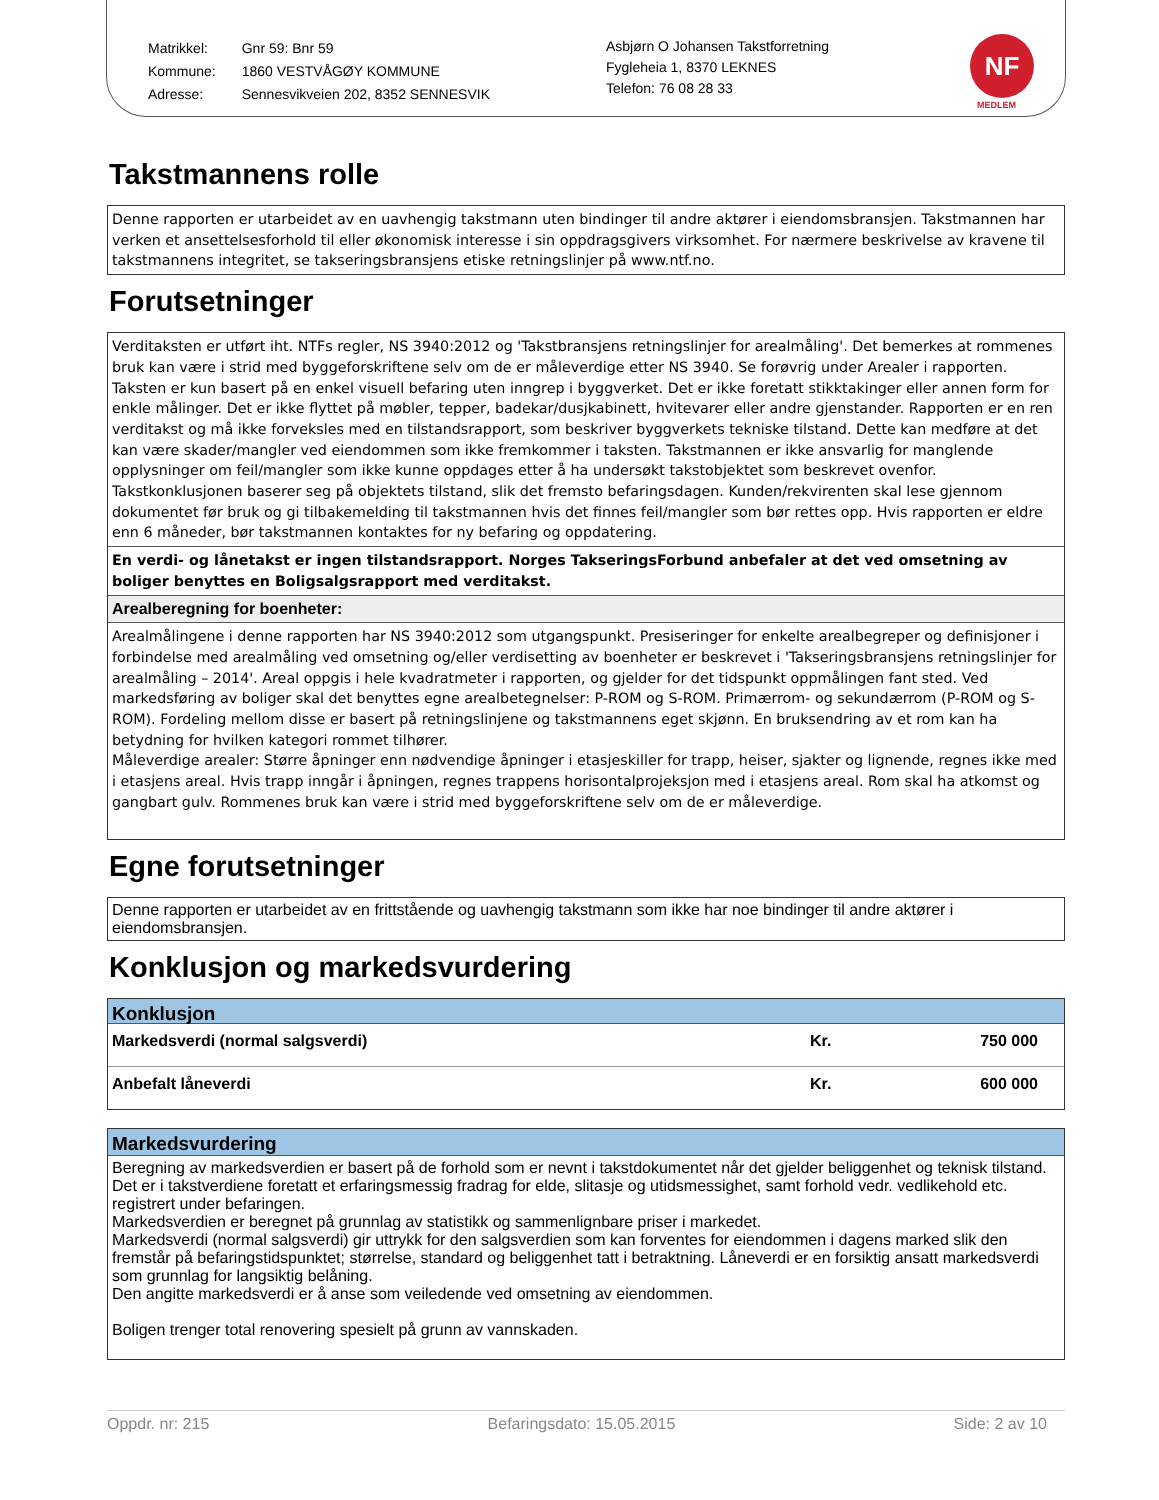| Matrikkel: | Gnr 59: Bnr 59 |
| Kommune: | 1860 VESTVÅGØY KOMMUNE |
| Adresse: | Sennesvikveien 202, 8352 SENNESVIK |
Asbjørn O Johansen Takstforretning
Fygleheia 1, 8370 LEKNES
Telefon: 76 08 28 33
NF
MEDLEM
Takstmannens rolle
Denne rapporten er utarbeidet av en uavhengig takstmann uten bindinger til andre aktører i eiendomsbransjen. Takstmannen har verken et ansettelsesforhold til eller økonomisk interesse i sin oppdragsgivers virksomhet. For nærmere beskrivelse av kravene til takstmannens integritet, se takseringsbransjens etiske retningslinjer på www.ntf.no.
Forutsetninger
Verditaksten er utført iht. NTFs regler, NS 3940:2012 og 'Takstbransjens retningslinjer for arealmåling'. Det bemerkes at rommenes bruk kan være i strid med byggeforskriftene selv om de er måleverdige etter NS 3940. Se forøvrig under Arealer i rapporten. Taksten er kun basert på en enkel visuell befaring uten inngrep i byggverket. Det er ikke foretatt stikktakinger eller annen form for enkle målinger. Det er ikke flyttet på møbler, tepper, badekar/dusjkabinett, hvitevarer eller andre gjenstander. Rapporten er en ren verditakst og må ikke forveksles med en tilstandsrapport, som beskriver byggverkets tekniske tilstand. Dette kan medføre at det kan være skader/mangler ved eiendommen som ikke fremkommer i taksten. Takstmannen er ikke ansvarlig for manglende opplysninger om feil/mangler som ikke kunne oppdages etter å ha undersøkt takstobjektet som beskrevet ovenfor. Takstkonklusjonen baserer seg på objektets tilstand, slik det fremsto befaringsdagen. Kunden/rekvirenten skal lese gjennom dokumentet før bruk og gi tilbakemelding til takstmannen hvis det finnes feil/mangler som bør rettes opp. Hvis rapporten er eldre enn 6 måneder, bør takstmannen kontaktes for ny befaring og oppdatering.
En verdi- og lånetakst er ingen tilstandsrapport. Norges TakseringsForbund anbefaler at det ved omsetning av boliger benyttes en Boligsalgsrapport med verditakst.
Arealberegning for boenheter:
Arealmålingene i denne rapporten har NS 3940:2012 som utgangspunkt. Presiseringer for enkelte arealbegreper og definisjoner i forbindelse med arealmåling ved omsetning og/eller verdisetting av boenheter er beskrevet i 'Takseringsbransjens retningslinjer for arealmåling – 2014'. Areal oppgis i hele kvadratmeter i rapporten, og gjelder for det tidspunkt oppmålingen fant sted. Ved markedsføring av boliger skal det benyttes egne arealbetegnelser: P-ROM og S-ROM. Primærrom- og sekundærrom (P-ROM og S-ROM). Fordeling mellom disse er basert på retningslinjene og takstmannens eget skjønn. En bruksendring av et rom kan ha betydning for hvilken kategori rommet tilhører.
Måleverdige arealer: Større åpninger enn nødvendige åpninger i etasjeskiller for trapp, heiser, sjakter og lignende, regnes ikke med i etasjens areal. Hvis trapp inngår i åpningen, regnes trappens horisontalprojeksjon med i etasjens areal. Rom skal ha atkomst og gangbart gulv. Rommenes bruk kan være i strid med byggeforskriftene selv om de er måleverdige.
Egne forutsetninger
Denne rapporten er utarbeidet av en frittstående og uavhengig takstmann som ikke har noe bindinger til andre aktører i eiendomsbransjen.
Konklusjon og markedsvurdering
| Konklusjon | | |
| --- | --- | --- |
| Markedsverdi (normal salgsverdi) | Kr. | 750 000 |
| Anbefalt låneverdi | Kr. | 600 000 |
Markedsvurdering
Beregning av markedsverdien er basert på de forhold som er nevnt i takstdokumentet når det gjelder beliggenhet og teknisk tilstand.
Det er i takstverdiene foretatt et erfaringsmessig fradrag for elde, slitasje og utidsmessighet, samt forhold vedr. vedlikehold etc. registrert under befaringen.
Markedsverdien er beregnet på grunnlag av statistikk og sammenlignbare priser i markedet.
Markedsverdi (normal salgsverdi) gir uttrykk for den salgsverdien som kan forventes for eiendommen i dagens marked slik den fremstår på befaringstidspunktet; størrelse, standard og beliggenhet tatt i betraktning. Låneverdi er en forsiktig ansatt markedsverdi som grunnlag for langsiktig belåning.
Den angitte markedsverdi er å anse som veiledende ved omsetning av eiendommen.
Boligen trenger total renovering spesielt på grunn av vannskaden.
Oppdr. nr: 215 Befaringsdato: 15.05.2015 Side: 2 av 10